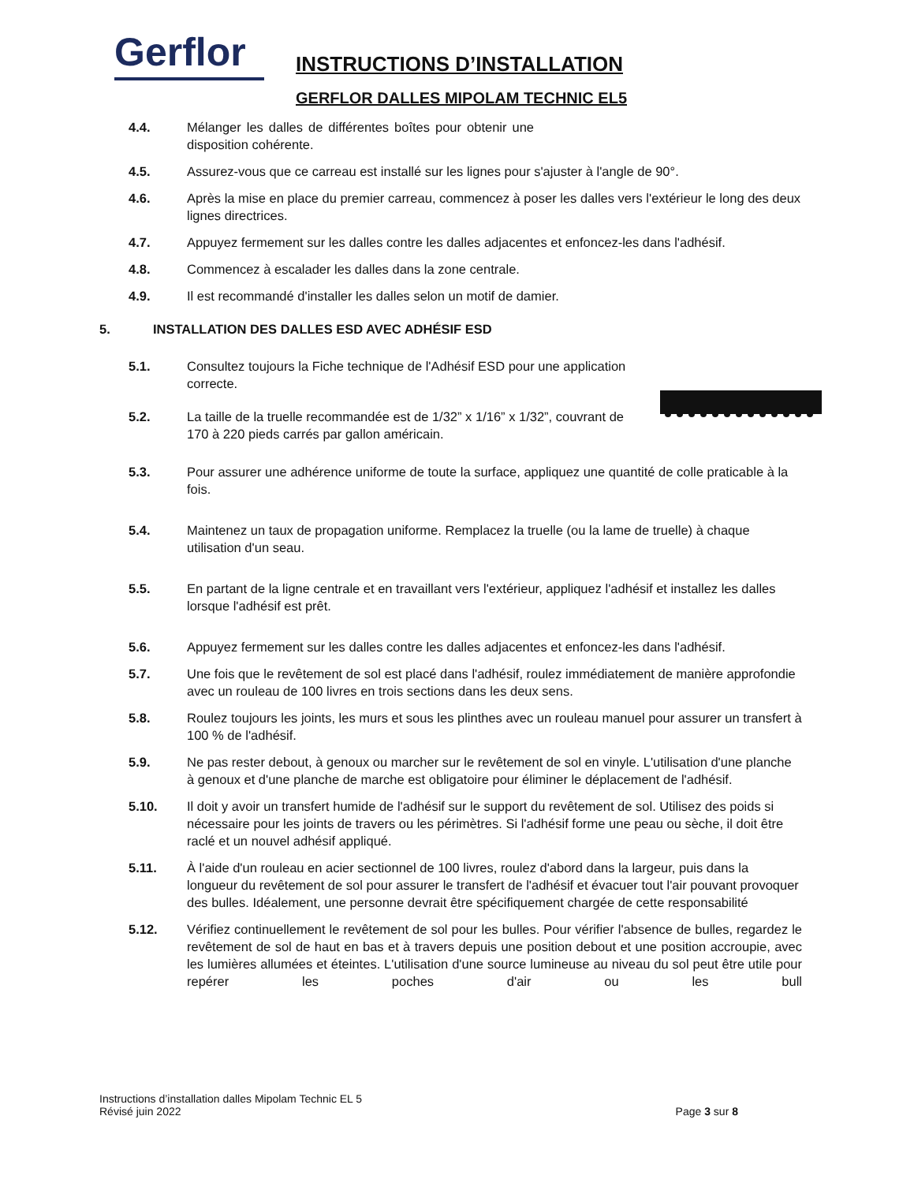Gerflor
INSTRUCTIONS D’INSTALLATION
GERFLOR DALLES MIPOLAM TECHNIC EL5
4.4. Mélanger les dalles de différentes boîtes pour obtenir une disposition cohérente.
4.5. Assurez-vous que ce carreau est installé sur les lignes pour s'ajuster à l'angle de 90°.
4.6. Après la mise en place du premier carreau, commencez à poser les dalles vers l'extérieur le long des deux lignes directrices.
4.7. Appuyez fermement sur les dalles contre les dalles adjacentes et enfoncez-les dans l'adhésif.
4.8. Commencez à escalader les dalles dans la zone centrale.
4.9. Il est recommandé d'installer les dalles selon un motif de damier.
5. INSTALLATION DES DALLES ESD AVEC ADHÉSIF ESD
5.1. Consultez toujours la Fiche technique de l'Adhésif ESD pour une application correcte.
5.2. La taille de la truelle recommandée est de 1/32” x 1/16” x 1/32”, couvrant de 170 à 220 pieds carrés par gallon américain.
5.3. Pour assurer une adhérence uniforme de toute la surface, appliquez une quantité de colle praticable à la fois.
5.4. Maintenez un taux de propagation uniforme. Remplacez la truelle (ou la lame de truelle) à chaque utilisation d'un seau.
5.5. En partant de la ligne centrale et en travaillant vers l'extérieur, appliquez l'adhésif et installez les dalles lorsque l'adhésif est prêt.
5.6. Appuyez fermement sur les dalles contre les dalles adjacentes et enfoncez-les dans l'adhésif.
5.7. Une fois que le revêtement de sol est placé dans l'adhésif, roulez immédiatement de manière approfondie avec un rouleau de 100 livres en trois sections dans les deux sens.
5.8. Roulez toujours les joints, les murs et sous les plinthes avec un rouleau manuel pour assurer un transfert à 100 % de l'adhésif.
5.9. Ne pas rester debout, à genoux ou marcher sur le revêtement de sol en vinyle. L'utilisation d'une planche à genoux et d'une planche de marche est obligatoire pour éliminer le déplacement de l'adhésif.
5.10. Il doit y avoir un transfert humide de l'adhésif sur le support du revêtement de sol. Utilisez des poids si nécessaire pour les joints de travers ou les périmètres. Si l'adhésif forme une peau ou sèche, il doit être raclé et un nouvel adhésif appliqué.
5.11. À l'aide d'un rouleau en acier sectionnel de 100 livres, roulez d'abord dans la largeur, puis dans la longueur du revêtement de sol pour assurer le transfert de l'adhésif et évacuer tout l'air pouvant provoquer des bulles. Idéalement, une personne devrait être spécifiquement chargée de cette responsabilité
5.12. Vérifiez continuellement le revêtement de sol pour les bulles. Pour vérifier l'absence de bulles, regardez le revêtement de sol de haut en bas et à travers depuis une position debout et une position accroupie, avec les lumières allumées et éteintes. L'utilisation d'une source lumineuse au niveau du sol peut être utile pour repérer les poches d'air ou les bull
Instructions d’installation dalles Mipolam Technic EL 5
Révisé juin 2022
Page 3 sur 8